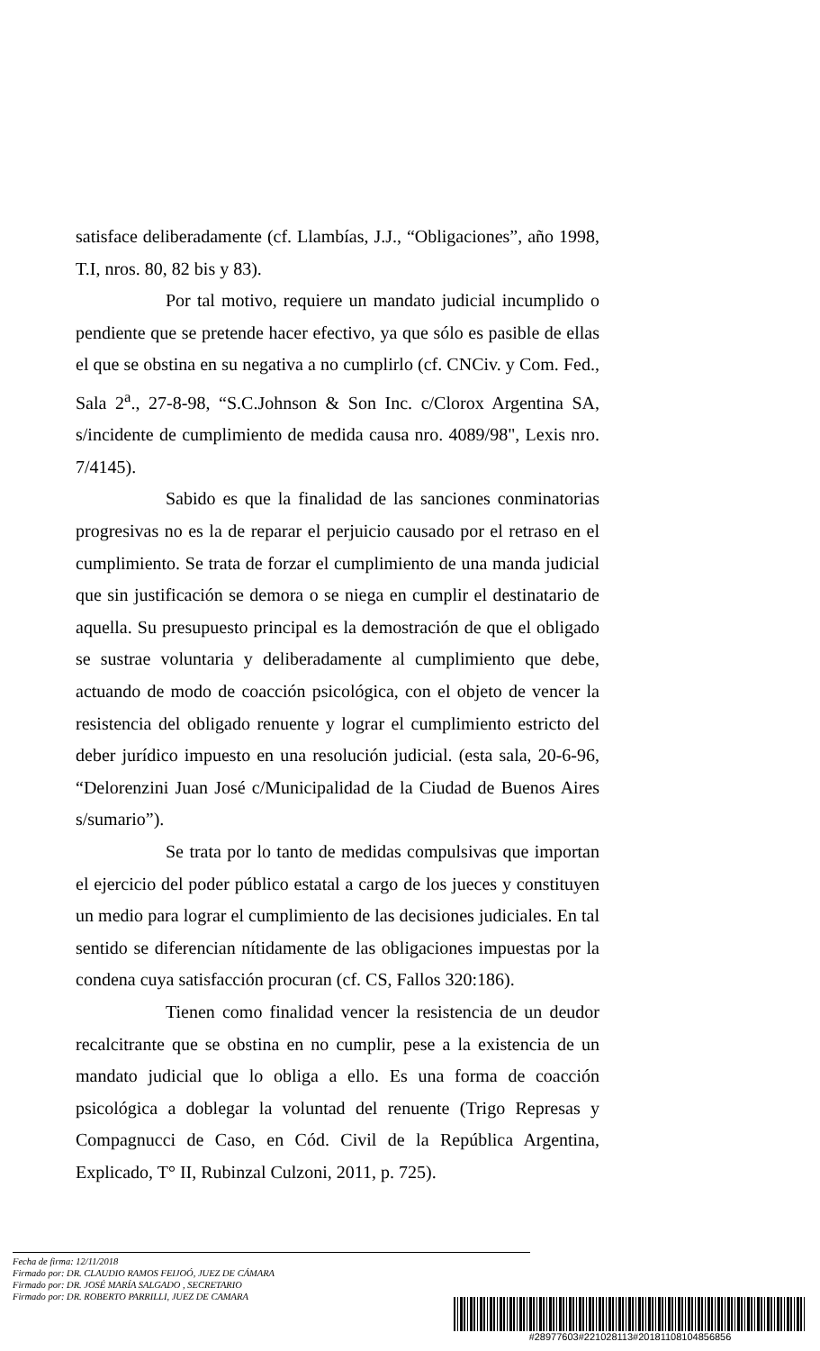satisface deliberadamente (cf. Llambías, J.J., “Obligaciones”, año 1998, T.I, nros. 80, 82 bis y 83).
Por tal motivo, requiere un mandato judicial incumplido o pendiente que se pretende hacer efectivo, ya que sólo es pasible de ellas el que se obstina en su negativa a no cumplirlo (cf. CNCiv. y Com. Fed., Sala 2<sup>a</sup>., 27-8-98, “S.C.Johnson & Son Inc. c/Clorox Argentina SA, s/incidente de cumplimiento de medida causa nro. 4089/98", Lexis nro. 7/4145).
Sabido es que la finalidad de las sanciones conminatorias progresivas no es la de reparar el perjuicio causado por el retraso en el cumplimiento. Se trata de forzar el cumplimiento de una manda judicial que sin justificación se demora o se niega en cumplir el destinatario de aquella. Su presupuesto principal es la demostración de que el obligado se sustrae voluntaria y deliberadamente al cumplimiento que debe, actuando de modo de coacción psicológica, con el objeto de vencer la resistencia del obligado renuente y lograr el cumplimiento estricto del deber jurídico impuesto en una resolución judicial. (esta sala, 20-6-96, “Delorenzini Juan José c/Municipalidad de la Ciudad de Buenos Aires s/sumario”).
Se trata por lo tanto de medidas compulsivas que importan el ejercicio del poder público estatal a cargo de los jueces y constituyen un medio para lograr el cumplimiento de las decisiones judiciales. En tal sentido se diferencian nítidamente de las obligaciones impuestas por la condena cuya satisfacción procuran (cf. CS, Fallos 320:186).
Tienen como finalidad vencer la resistencia de un deudor recalcitrante que se obstina en no cumplir, pese a la existencia de un mandato judicial que lo obliga a ello. Es una forma de coacción psicológica a doblegar la voluntad del renuente (Trigo Represas y Compagnucci de Caso, en Cód. Civil de la República Argentina, Explicado, T° II, Rubinzal Culzoni, 2011, p. 725).
Fecha de firma: 12/11/2018
Firmado por: DR. CLAUDIO RAMOS FEIJOÓ, JUEZ DE CÁMARA
Firmado por: DR. JOSÉ MARÍA SALGADO , SECRETARIO
Firmado por: DR. ROBERTO PARRILLI, JUEZ DE CAMARA
#28977603#221028113#20181108104856856